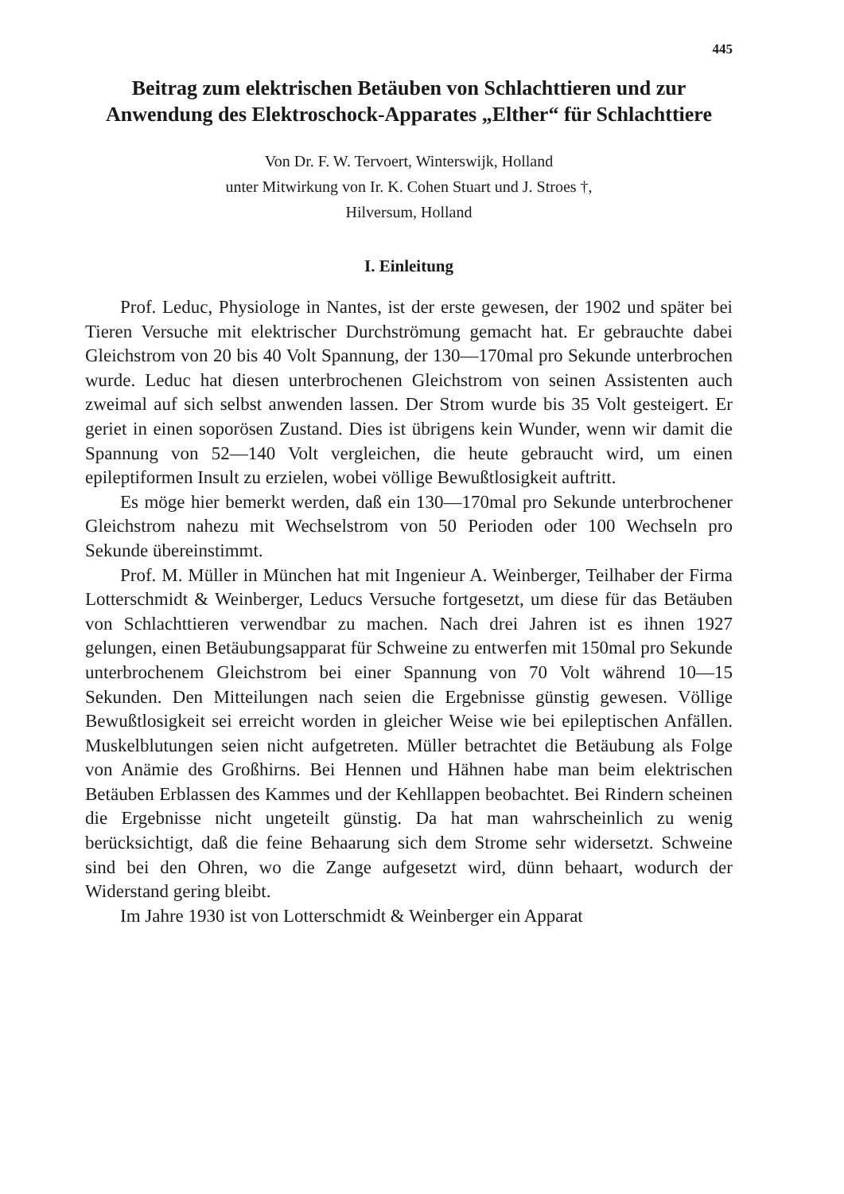445
Beitrag zum elektrischen Betäuben von Schlachttieren und zur Anwendung des Elektroschock-Apparates „Elther“ für Schlachttiere
Von Dr. F. W. Tervoert, Winterswijk, Holland
unter Mitwirkung von Ir. K. Cohen Stuart und J. Stroes †,
Hilversum, Holland
I. Einleitung
Prof. Leduc, Physiologe in Nantes, ist der erste gewesen, der 1902 und später bei Tieren Versuche mit elektrischer Durchströmung gemacht hat. Er gebrauchte dabei Gleichstrom von 20 bis 40 Volt Spannung, der 130—170mal pro Sekunde unterbrochen wurde. Leduc hat diesen unterbrochenen Gleichstrom von seinen Assistenten auch zweimal auf sich selbst anwenden lassen. Der Strom wurde bis 35 Volt gesteigert. Er geriet in einen soporösen Zustand. Dies ist übrigens kein Wunder, wenn wir damit die Spannung von 52—140 Volt vergleichen, die heute gebraucht wird, um einen epileptiformen Insult zu erzielen, wobei völlige Bewußtlosigkeit auftritt.
Es möge hier bemerkt werden, daß ein 130—170mal pro Sekunde unterbrochener Gleichstrom nahezu mit Wechselstrom von 50 Perioden oder 100 Wechseln pro Sekunde übereinstimmt.
Prof. M. Müller in München hat mit Ingenieur A. Weinberger, Teilhaber der Firma Lotterschmidt & Weinberger, Leducs Versuche fortgesetzt, um diese für das Betäuben von Schlachttieren verwendbar zu machen. Nach drei Jahren ist es ihnen 1927 gelungen, einen Betäubungsapparat für Schweine zu entwerfen mit 150mal pro Sekunde unterbrochenem Gleichstrom bei einer Spannung von 70 Volt während 10—15 Sekunden. Den Mitteilungen nach seien die Ergebnisse günstig gewesen. Völlige Bewußtlosigkeit sei erreicht worden in gleicher Weise wie bei epileptischen Anfällen. Muskelblutungen seien nicht aufgetreten. Müller betrachtet die Betäubung als Folge von Anämie des Großhirns. Bei Hennen und Hähnen habe man beim elektrischen Betäuben Erblassen des Kammes und der Kehllappen beobachtet. Bei Rindern scheinen die Ergebnisse nicht ungeteilt günstig. Da hat man wahrscheinlich zu wenig berücksichtigt, daß die feine Behaarung sich dem Strome sehr widersetzt. Schweine sind bei den Ohren, wo die Zange aufgesetzt wird, dünn behaart, wodurch der Widerstand gering bleibt.
Im Jahre 1930 ist von Lotterschmidt & Weinberger ein Apparat